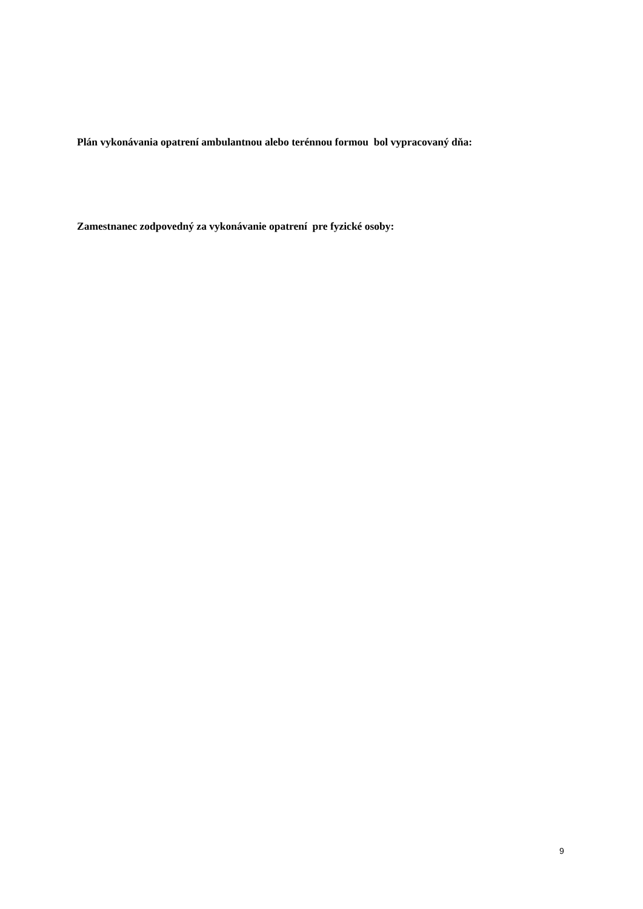Plán vykonávania opatrení ambulantnou alebo terénnou formou bol vypracovaný dňa:
Zamestnanec zodpovedný za vykonávanie opatrení pre fyzické osoby:
9